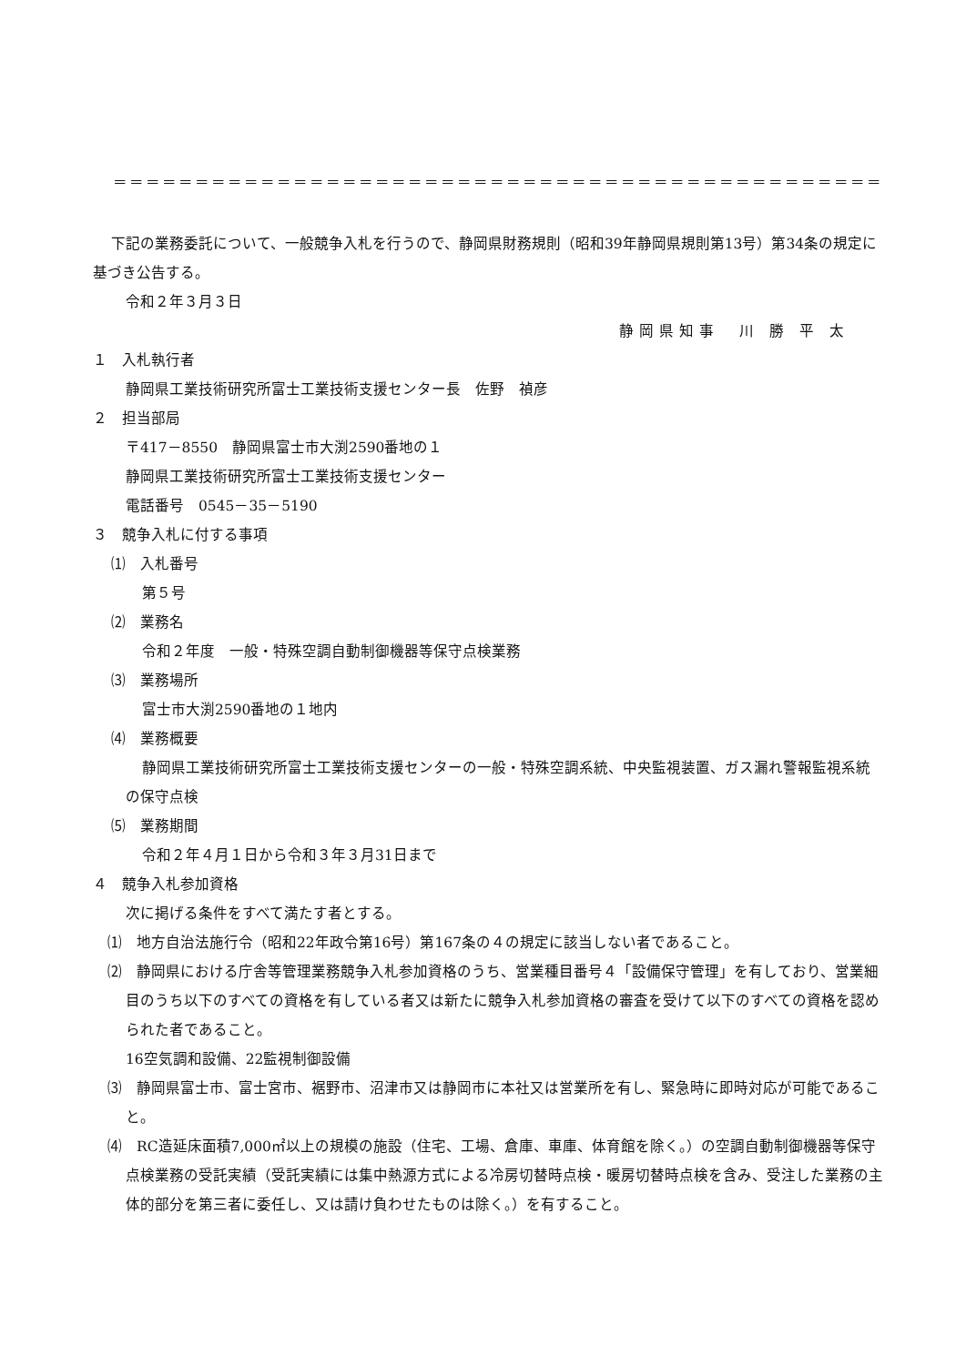＝＝＝＝＝＝＝＝＝＝＝＝＝＝＝＝＝＝＝＝＝＝＝＝＝＝＝＝＝＝＝＝＝＝＝＝＝＝＝＝＝＝＝＝＝＝＝
下記の業務委託について、一般競争入札を行うので、静岡県財務規則（昭和39年静岡県規則第13号）第34条の規定に基づき公告する。
令和２年３月３日
静岡県知事　川 勝 平 太
１　入札執行者
静岡県工業技術研究所富士工業技術支援センター長　佐野　禎彦
２　担当部局
〒417－8550　静岡県富士市大渕2590番地の１
静岡県工業技術研究所富士工業技術支援センター
電話番号　0545－35－5190
３　競争入札に付する事項
⑴　入札番号
第５号
⑵　業務名
令和２年度　一般・特殊空調自動制御機器等保守点検業務
⑶　業務場所
富士市大渕2590番地の１地内
⑷　業務概要
静岡県工業技術研究所富士工業技術支援センターの一般・特殊空調系統、中央監視装置、ガス漏れ警報監視系統の保守点検
⑸　業務期間
令和２年４月１日から令和３年３月31日まで
４　競争入札参加資格
次に掲げる条件をすべて満たす者とする。
⑴　地方自治法施行令（昭和22年政令第16号）第167条の４の規定に該当しない者であること。
⑵　静岡県における庁舎等管理業務競争入札参加資格のうち、営業種目番号４「設備保守管理」を有しており、営業細目のうち以下のすべての資格を有している者又は新たに競争入札参加資格の審査を受けて以下のすべての資格を認められた者であること。
16空気調和設備、22監視制御設備
⑶　静岡県富士市、富士宮市、裾野市、沼津市又は静岡市に本社又は営業所を有し、緊急時に即時対応が可能であること。
⑷　RC造延床面積7,000㎡以上の規模の施設（住宅、工場、倉庫、車庫、体育館を除く。）の空調自動制御機器等保守点検業務の受託実績（受託実績には集中熱源方式による冷房切替時点検・暖房切替時点検を含み、受注した業務の主体的部分を第三者に委任し、又は請け負わせたものは除く。）を有すること。